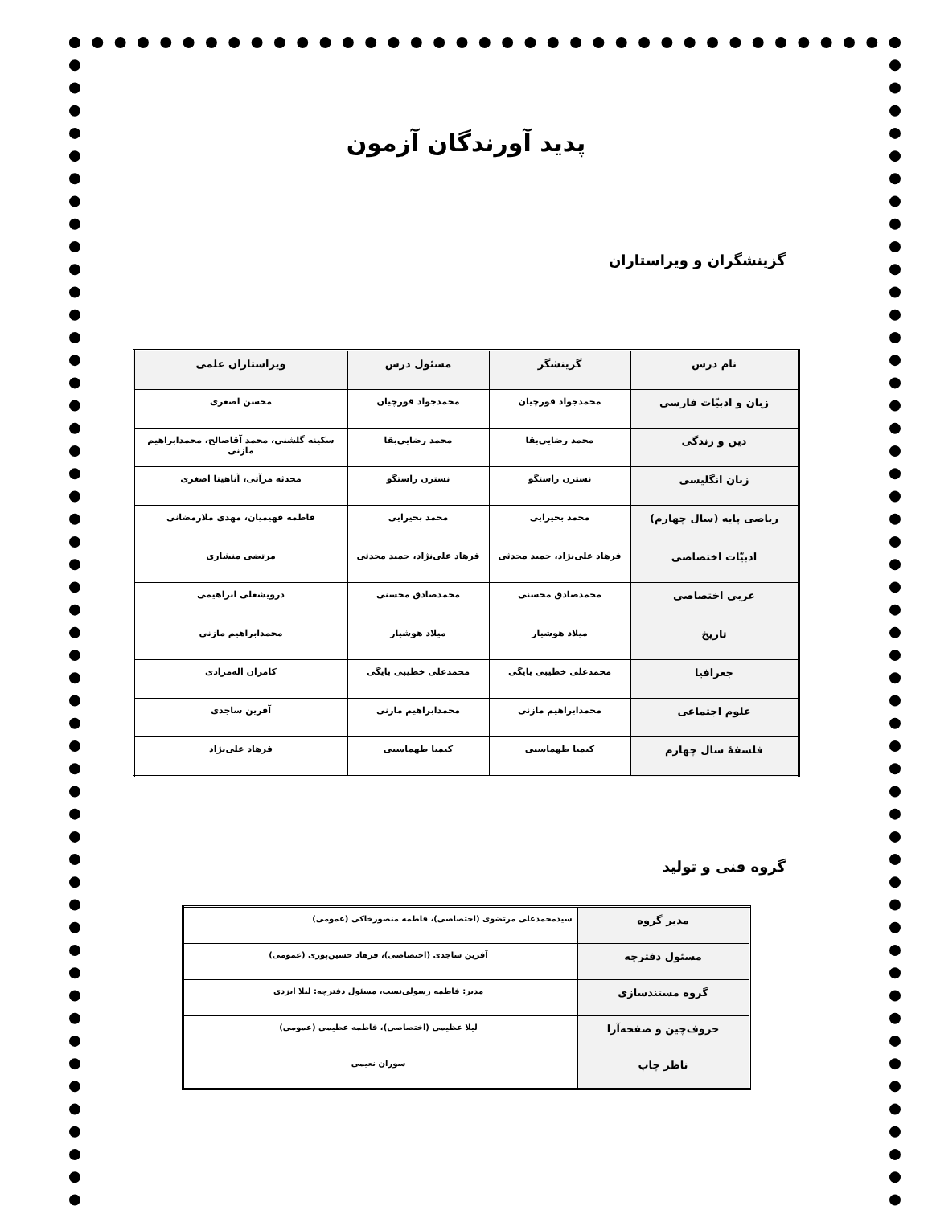پدید آورندگان آزمون
گزینشگران و ویراستاران
| نام درس | گزینشگر | مسئول درس | ویراستاران علمی |
| --- | --- | --- | --- |
| زبان و ادبیّات فارسی | محمدجواد قورچیان | محمدجواد قورچیان | محسن اصغری |
| دین و زندگی | محمد رضایی‌بقا | محمد رضایی‌بقا | سکینه گلشنی، محمد آقاصالح، محمدابراهیم مازنی |
| زبان انگلیسی | نسترن راستگو | نسترن راستگو | محدثه مرآتی، آناهیتا اصغری |
| ریاضی پایه (سال چهارم) | محمد بحیرایی | محمد بحیرایی | فاطمه فهیمیان، مهدی ملارمضانی |
| ادبیّات اختصاصی | فرهاد علی‌نژاد، حمید محدثی | فرهاد علی‌نژاد، حمید محدثی | مرتضی منشاری |
| عربی اختصاصی | محمدصادق محسنی | محمدصادق محسنی | درویشعلی ابراهیمی |
| تاریخ | میلاد هوشیار | میلاد هوشیار | محمدابراهیم مازنی |
| جغرافیا | محمدعلی خطیبی بایگی | محمدعلی خطیبی بایگی | کامران اله‌مرادی |
| علوم اجتماعی | محمدابراهیم مازنی | محمدابراهیم مازنی | آفرین ساجدی |
| فلسفهٔ سال چهارم | کیمیا طهماسبی | کیمیا طهماسبی | فرهاد علی‌نژاد |
گروه فنی و تولید
| مدیر گروه | سیدمحمدعلی مرتضوی (اختصاصی)، فاطمه منصورخاکی (عمومی) |
| مسئول دفترچه | آفرین ساجدی (اختصاصی)، فرهاد حسین‌پوری (عمومی) |
| گروه مستندسازی | مدیر: فاطمه رسولی‌نسب، مسئول دفترچه: لیلا ایزدی |
| حروف‌چین و صفحه‌آرا | لیلا عظیمی (اختصاصی)، فاطمه عظیمی (عمومی) |
| ناظر چاپ | سوران نعیمی |